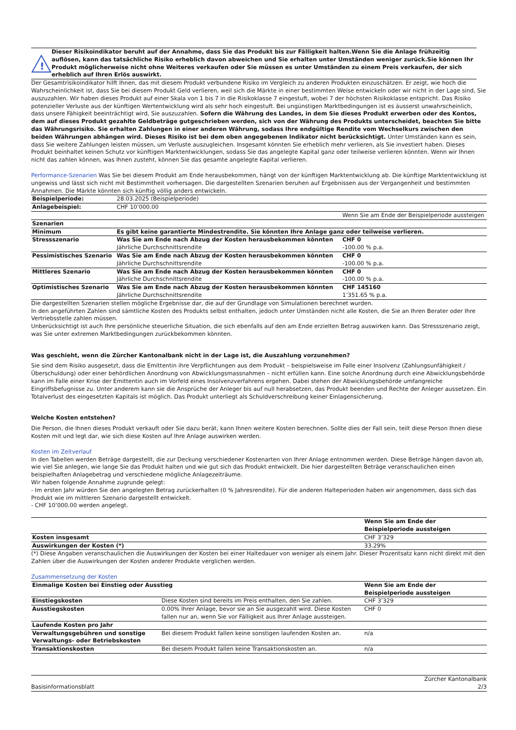!
Dieser Risikoindikator beruht auf der Annahme, dass Sie das Produkt bis zur Fälligkeit halten.Wenn Sie die Anlage frühzeitig auflösen, kann das tatsächliche Risiko erheblich davon abweichen und Sie erhalten unter Umständen weniger zurück.Sie können Ihr Produkt möglicherweise nicht ohne Weiteres verkaufen oder Sie müssen es unter Umständen zu einem Preis verkaufen, der sich erheblich auf Ihren Erlös auswirkt.
Der Gesamtrisikoindikator hilft Ihnen, das mit diesem Produkt verbundene Risiko im Vergleich zu anderen Produkten einzuschätzen. Er zeigt, wie hoch die Wahrscheinlichkeit ist, dass Sie bei diesem Produkt Geld verlieren, weil sich die Märkte in einer bestimmten Weise entwickeln oder wir nicht in der Lage sind, Sie auszuzahlen. Wir haben dieses Produkt auf einer Skala von 1 bis 7 in die Risikoklasse 7 eingestuft, wobei 7 der höchsten Risikoklasse entspricht. Das Risiko potenzieller Verluste aus der künftigen Wertentwicklung wird als sehr hoch eingestuft. Bei ungünstigen Marktbedingungen ist es äusserst unwahrscheinlich, dass unsere Fähigkeit beeinträchtigt wird, Sie auszuzahlen. Sofern die Währung des Landes, in dem Sie dieses Produkt erwerben oder des Kontos, dem auf dieses Produkt gezahlte Geldbeträge gutgeschrieben werden, sich von der Währung des Produkts unterscheidet, beachten Sie bitte das Währungsrisiko. Sie erhalten Zahlungen in einer anderen Währung, sodass Ihre endgültige Rendite vom Wechselkurs zwischen den beiden Währungen abhängen wird. Dieses Risiko ist bei dem oben angegebenen Indikator nicht berücksichtigt. Unter Umständen kann es sein, dass Sie weitere Zahlungen leisten müssen, um Verluste auszugleichen. Insgesamt könnten Sie erheblich mehr verlieren, als Sie investiert haben. Dieses Produkt beinhaltet keinen Schutz vor künftigen Marktentwicklungen, sodass Sie das angelegte Kapital ganz oder teilweise verlieren könnten. Wenn wir Ihnen nicht das zahlen können, was Ihnen zusteht, können Sie das gesamte angelegte Kapital verlieren.
Performance-Szenarien Was Sie bei diesem Produkt am Ende herausbekommen, hängt von der künftigen Marktentwicklung ab. Die künftige Marktentwicklung ist ungewiss und lässt sich nicht mit Bestimmtheit vorhersagen. Die dargestellten Szenarien beruhen auf Ergebnissen aus der Vergangenheit und bestimmten Annahmen. Die Märkte könnten sich künftig völlig anders entwickeln.
| Beispielperiode: | 28.03.2025 (Beispielperiode) | |
| Anlagebeispiel: | CHF 10’000.00 | |
| | | Wenn Sie am Ende der Beispielperiode aussteigen |
| Szenarien | | |
| Minimum | Es gibt keine garantierte Mindestrendite. Sie könnten Ihre Anlage ganz oder teilweise verlieren. | |
| Stressszenario | Was Sie am Ende nach Abzug der Kosten herausbekommen könnten Jährliche Durchschnittsrendite | CHF 0 -100.00 % p.a. |
| Pessimistisches Szenario | Was Sie am Ende nach Abzug der Kosten herausbekommen könnten Jährliche Durchschnittsrendite | CHF 0 -100.00 % p.a. |
| Mittleres Szenario | Was Sie am Ende nach Abzug der Kosten herausbekommen könnten Jährliche Durchschnittsrendite | CHF 0 -100.00 % p.a. |
| Optimistisches Szenario | Was Sie am Ende nach Abzug der Kosten herausbekommen könnten Jährliche Durchschnittsrendite | CHF 145160 1’351.65 % p.a. |
Die dargestellten Szenarien stellen mögliche Ergebnisse dar, die auf der Grundlage von Simulationen berechnet wurden.
In den angeführten Zahlen sind sämtliche Kosten des Produkts selbst enthalten, jedoch unter Umständen nicht alle Kosten, die Sie an Ihren Berater oder Ihre Vertriebsstelle zahlen müssen.
Unberücksichtigt ist auch Ihre persönliche steuerliche Situation, die sich ebenfalls auf den am Ende erzielten Betrag auswirken kann. Das Stressszenario zeigt, was Sie unter extremen Marktbedingungen zurückbekommen könnten.
Was geschieht, wenn die Zürcher Kantonalbank nicht in der Lage ist, die Auszahlung vorzunehmen?
Sie sind dem Risiko ausgesetzt, dass die Emittentin ihre Verpflichtungen aus dem Produkt – beispielsweise im Falle einer Insolvenz (Zahlungsunfähigkeit / Überschuldung) oder einer behördlichen Anordnung von Abwicklungsmassnahmen – nicht erfüllen kann. Eine solche Anordnung durch eine Abwicklungsbehörde kann im Falle einer Krise der Emittentin auch im Vorfeld eines Insolvenzverfahrens ergehen. Dabei stehen der Abwicklungsbehörde umfangreiche Eingriffsbefugnisse zu. Unter anderem kann sie die Ansprüche der Anleger bis auf null herabsetzen, das Produkt beenden und Rechte der Anleger aussetzen. Ein Totalverlust des eingesetzten Kapitals ist möglich. Das Produkt unterliegt als Schuldverschreibung keiner Einlagensicherung.
Welche Kosten entstehen?
Die Person, die Ihnen dieses Produkt verkauft oder Sie dazu berät, kann Ihnen weitere Kosten berechnen. Sollte dies der Fall sein, teilt diese Person Ihnen diese Kosten mit und legt dar, wie sich diese Kosten auf Ihre Anlage auswirken werden.
Kosten im Zeitverlauf
In den Tabellen werden Beträge dargestellt, die zur Deckung verschiedener Kostenarten von Ihrer Anlage entnommen werden. Diese Beträge hängen davon ab, wie viel Sie anlegen, wie lange Sie das Produkt halten und wie gut sich das Produkt entwickelt. Die hier dargestellten Beträge veranschaulichen einen beispielhaften Anlagebetrag und verschiedene mögliche Anlagezeiträume.
Wir haben folgende Annahme zugrunde gelegt:
- Im ersten Jahr würden Sie den angelegten Betrag zurückerhalten (0 % Jahresrendite). Für die anderen Halteperioden haben wir angenommen, dass sich das Produkt wie im mittleren Szenario dargestellt entwickelt.
- CHF 10’000.00 werden angelegt.
| | Wenn Sie am Ende der Beispielperiode aussteigen |
| Kosten insgesamt | CHF 3’329 |
| Auswirkungen der Kosten (*) | 33.29% |
(*) Diese Angaben veranschaulichen die Auswirkungen der Kosten bei einer Haltedauer von weniger als einem Jahr. Dieser Prozentsatz kann nicht direkt mit den Zahlen über die Auswirkungen der Kosten anderer Produkte verglichen werden.
Zusammensetzung der Kosten
| Einmalige Kosten bei Einstieg oder Ausstieg | | Wenn Sie am Ende der Beispielperiode aussteigen |
| Einstiegskosten | Diese Kosten sind bereits im Preis enthalten, den Sie zahlen. | CHF 3’329 |
| Ausstiegskosten | 0.00% Ihrer Anlage, bevor sie an Sie ausgezahlt wird. Diese Kosten fallen nur an, wenn Sie vor Fälligkeit aus Ihrer Anlage aussteigen. | CHF 0 |
| Laufende Kosten pro Jahr | | |
| Verwaltungsgebühren und sonstige Verwaltungs- oder Betriebskosten | Bei diesem Produkt fallen keine sonstigen laufenden Kosten an. | n/a |
| Transaktionskosten | Bei diesem Produkt fallen keine Transaktionskosten an. | n/a |
Basisinformationsblatt Zürcher Kantonalbank
2/3